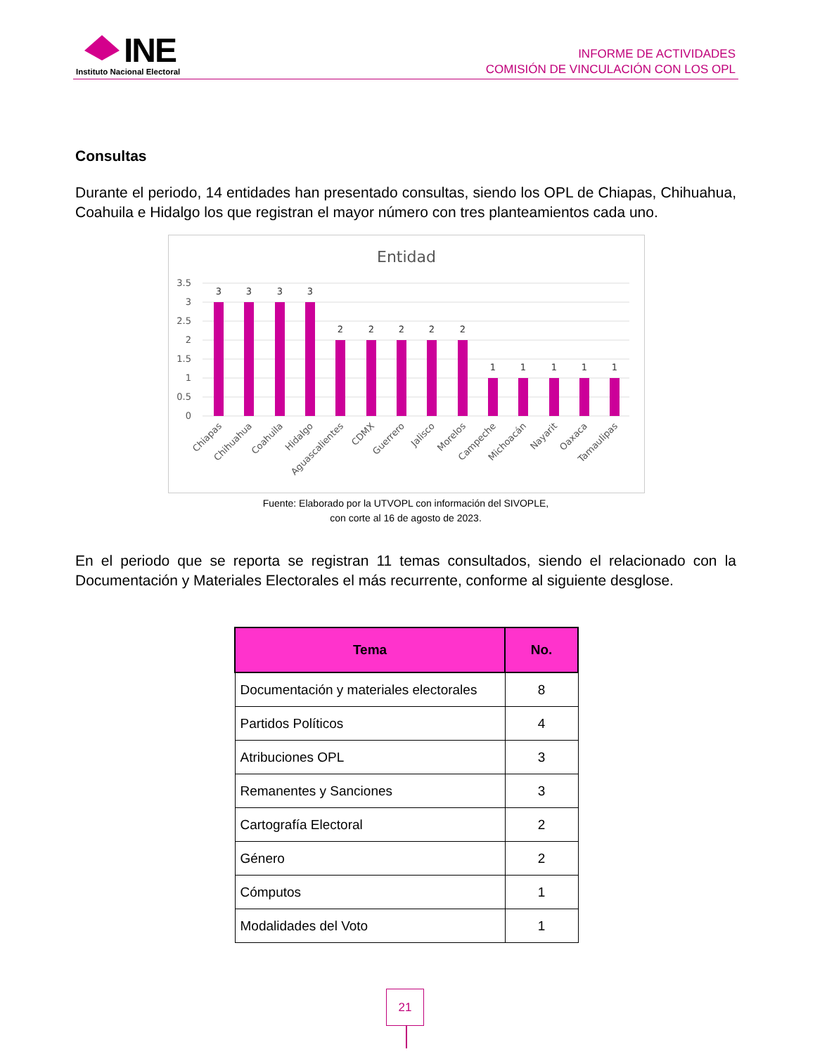INE
Instituto Nacional Electoral
INFORME DE ACTIVIDADES
COMISIÓN DE VINCULACIÓN CON LOS OPL
Consultas
Durante el periodo, 14 entidades han presentado consultas, siendo los OPL de Chiapas, Chihuahua, Coahuila e Hidalgo los que registran el mayor número con tres planteamientos cada uno.
Entidad
3.5
3
2.5
2
1.5
1
0.5
0
3
3
3
3
2
2
2
2
2
1
1
1
1
1
Chiapas
Chihuahua
Coahuila
Hidalgo
Aguascalientes
CDMX
Guerrero
Jalisco
Morelos
Campeche
Michoacán
Nayarit
Oaxaca
Tamaulipas
Fuente: Elaborado por la UTVOPL con información del SIVOPLE,
con corte al 16 de agosto de 2023.
En el periodo que se reporta se registran 11 temas consultados, siendo el relacionado con la Documentación y Materiales Electorales el más recurrente, conforme al siguiente desglose.
| Tema | No. |
| --- | --- |
| Documentación y materiales electorales | 8 |
| Partidos Políticos | 4 |
| Atribuciones OPL | 3 |
| Remanentes y Sanciones | 3 |
| Cartografía Electoral | 2 |
| Género | 2 |
| Cómputos | 1 |
| Modalidades del Voto | 1 |
21